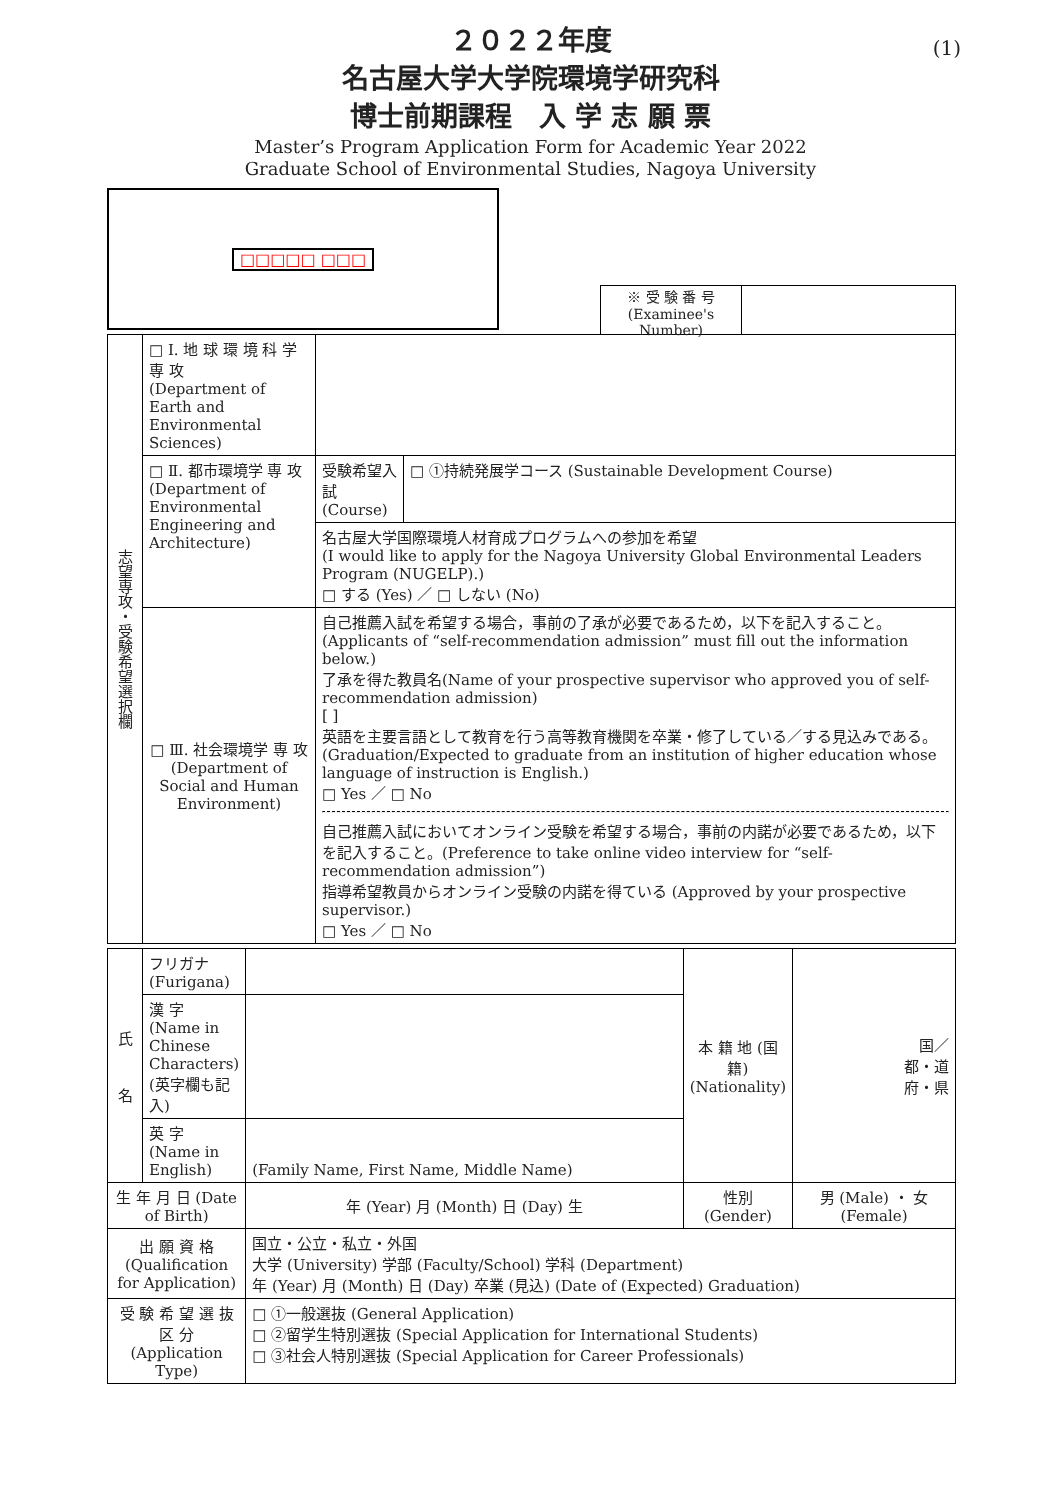(1)
２０２２年度
名古屋大学大学院環境学研究科
博士前期課程　入 学 志 願 票
Master’s Program Application Form for Academic Year 2022
Graduate School of Environmental Studies, Nagoya University
□□□□□ □□□
※ 受 験 番 号
(Examinee's Number)
| 志望専攻・受験希望選択欄 | □ Ⅰ. 地 球 環 境 科 学 専 攻 (Department of Earth and Environmental Sciences) | | |
| | □ Ⅱ. 都市環境学 専 攻 (Department of Environmental Engineering and Architecture) | 受験希望入試 (Course) | □ ①持続発展学コース (Sustainable Development Course) |
| | | 名古屋大学国際環境人材育成プログラムへの参加を希望 (I would like to apply for the Nagoya University Global Environmental Leaders Program (NUGELP).) □ する (Yes) ／ □ しない (No) | |
| | □ Ⅲ. 社会環境学 専 攻 (Department of Social and Human Environment) | 自己推薦入試を希望する場合，事前の了承が必要であるため，以下を記入すること。(Applicants of “self-recommendation admission” must fill out the information below.) 了承を得た教員名(Name of your prospective supervisor who approved you of self-recommendation admission) [ ] 英語を主要言語として教育を行う高等教育機関を卒業・修了している／する見込みである。(Graduation/Expected to graduate from an institution of higher education whose language of instruction is English.) □ Yes ／ □ No 自己推薦入試においてオンライン受験を希望する場合，事前の内諾が必要であるため，以下を記入すること。(Preference to take online video interview for “self-recommendation admission”) 指導希望教員からオンライン受験の内諾を得ている (Approved by your prospective supervisor.) □ Yes ／ □ No | |
| 氏 名 | フリガナ (Furigana) | | 本 籍 地 (国籍) (Nationality) | 国／ 都・道 府・県 |
| | 漢 字 (Name in Chinese Characters) (英字欄も記入) | | | |
| | 英 字 (Name in English) | (Family Name, First Name, Middle Name) | | |
| 生 年 月 日 (Date of Birth) | | 年 (Year) 月 (Month) 日 (Day) 生 | 性別 (Gender) | 男 (Male) ・ 女 (Female) |
| 出 願 資 格 (Qualification for Application) | | 国立・公立・私立・外国 大学 (University) 学部 (Faculty/School) 学科 (Department) 年 (Year) 月 (Month) 日 (Day) 卒業 (見込) (Date of (Expected) Graduation) | | |
| 受 験 希 望 選 抜 区 分 (Application Type) | | □ ①一般選抜 (General Application) □ ②留学生特別選抜 (Special Application for International Students) □ ③社会人特別選抜 (Special Application for Career Professionals) | | |